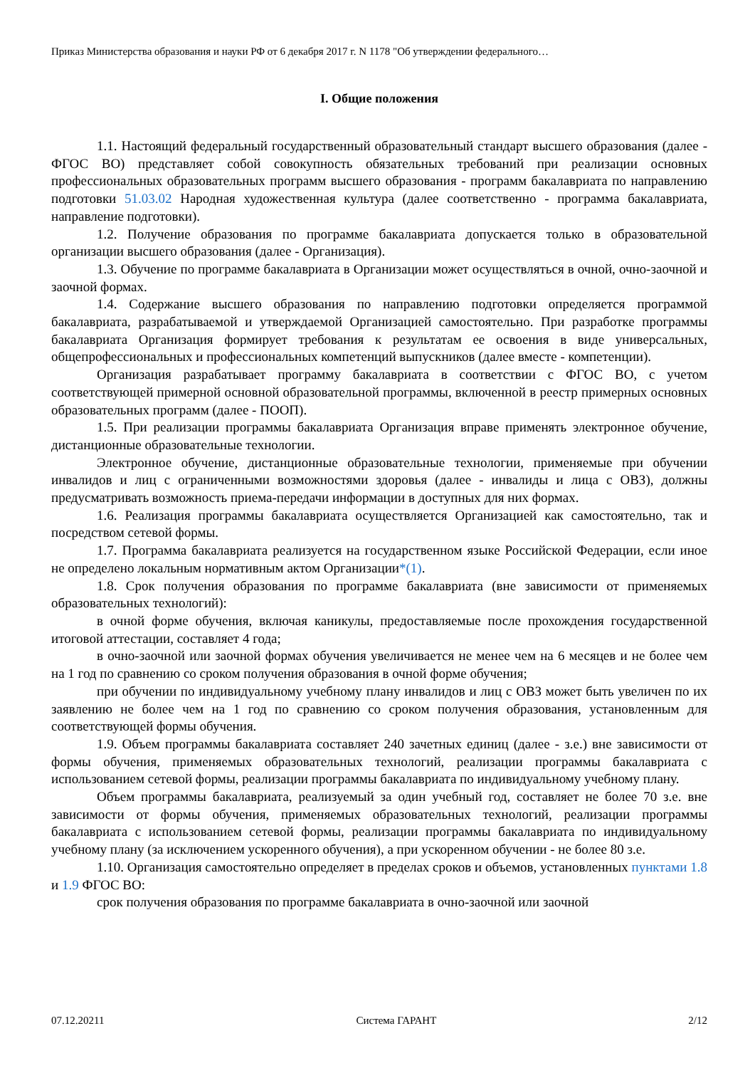Приказ Министерства образования и науки РФ от 6 декабря 2017 г. N 1178 "Об утверждении федерального…
I. Общие положения
1.1. Настоящий федеральный государственный образовательный стандарт высшего образования (далее - ФГОС ВО) представляет собой совокупность обязательных требований при реализации основных профессиональных образовательных программ высшего образования - программ бакалавриата по направлению подготовки 51.03.02 Народная художественная культура (далее соответственно - программа бакалавриата, направление подготовки).
1.2. Получение образования по программе бакалавриата допускается только в образовательной организации высшего образования (далее - Организация).
1.3. Обучение по программе бакалавриата в Организации может осуществляться в очной, очно-заочной и заочной формах.
1.4. Содержание высшего образования по направлению подготовки определяется программой бакалавриата, разрабатываемой и утверждаемой Организацией самостоятельно. При разработке программы бакалавриата Организация формирует требования к результатам ее освоения в виде универсальных, общепрофессиональных и профессиональных компетенций выпускников (далее вместе - компетенции).
Организация разрабатывает программу бакалавриата в соответствии с ФГОС ВО, с учетом соответствующей примерной основной образовательной программы, включенной в реестр примерных основных образовательных программ (далее - ПООП).
1.5. При реализации программы бакалавриата Организация вправе применять электронное обучение, дистанционные образовательные технологии.
Электронное обучение, дистанционные образовательные технологии, применяемые при обучении инвалидов и лиц с ограниченными возможностями здоровья (далее - инвалиды и лица с ОВЗ), должны предусматривать возможность приема-передачи информации в доступных для них формах.
1.6. Реализация программы бакалавриата осуществляется Организацией как самостоятельно, так и посредством сетевой формы.
1.7. Программа бакалавриата реализуется на государственном языке Российской Федерации, если иное не определено локальным нормативным актом Организации*(1).
1.8. Срок получения образования по программе бакалавриата (вне зависимости от применяемых образовательных технологий):
в очной форме обучения, включая каникулы, предоставляемые после прохождения государственной итоговой аттестации, составляет 4 года;
в очно-заочной или заочной формах обучения увеличивается не менее чем на 6 месяцев и не более чем на 1 год по сравнению со сроком получения образования в очной форме обучения;
при обучении по индивидуальному учебному плану инвалидов и лиц с ОВЗ может быть увеличен по их заявлению не более чем на 1 год по сравнению со сроком получения образования, установленным для соответствующей формы обучения.
1.9. Объем программы бакалавриата составляет 240 зачетных единиц (далее - з.е.) вне зависимости от формы обучения, применяемых образовательных технологий, реализации программы бакалавриата с использованием сетевой формы, реализации программы бакалавриата по индивидуальному учебному плану.
Объем программы бакалавриата, реализуемый за один учебный год, составляет не более 70 з.е. вне зависимости от формы обучения, применяемых образовательных технологий, реализации программы бакалавриата с использованием сетевой формы, реализации программы бакалавриата по индивидуальному учебному плану (за исключением ускоренного обучения), а при ускоренном обучении - не более 80 з.е.
1.10. Организация самостоятельно определяет в пределах сроков и объемов, установленных пунктами 1.8 и 1.9 ФГОС ВО:
срок получения образования по программе бакалавриата в очно-заочной или заочной
07.12.20211 Система ГАРАНТ 2/12